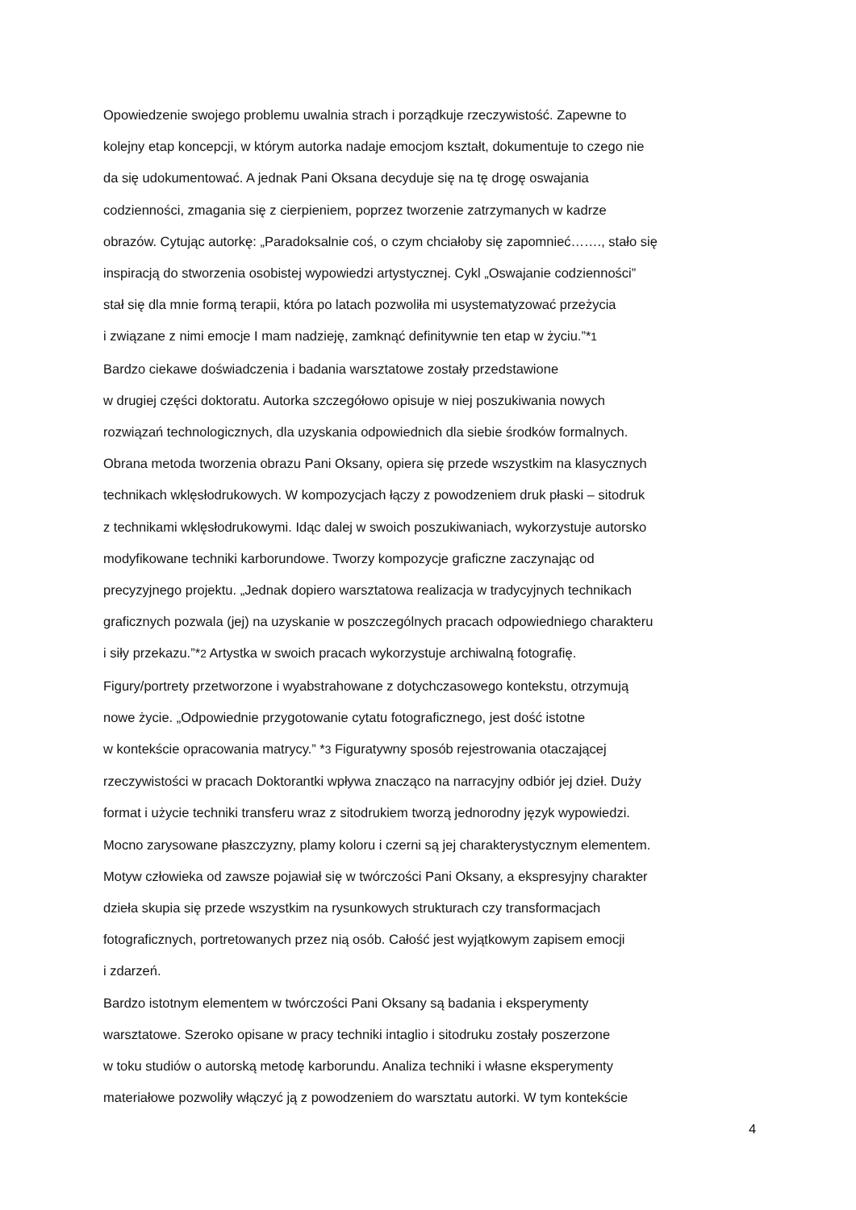Opowiedzenie swojego problemu uwalnia strach i porządkuje rzeczywistość. Zapewne to
kolejny etap koncepcji, w którym autorka nadaje emocjom kształt, dokumentuje to czego nie
da się udokumentować. A jednak Pani Oksana decyduje się na tę drogę oswajania
codzienności, zmagania się z cierpieniem, poprzez tworzenie zatrzymanych w kadrze
obrazów. Cytując autorkę: „Paradoksalnie coś, o czym chciałoby się zapomnieć……., stało się
inspiracją do stworzenia osobistej wypowiedzi artystycznej. Cykl „Oswajanie codzienności”
stał się dla mnie formą terapii, która po latach pozwoliła mi usystematyzować przeżycia
i związane z nimi emocje I mam nadzieję, zamknąć definitywnie ten etap w życiu.”*1
Bardzo ciekawe doświadczenia i badania warsztatowe zostały przedstawione
w drugiej części doktoratu. Autorka szczegółowo opisuje w niej poszukiwania nowych
rozwiązań technologicznych, dla uzyskania odpowiednich dla siebie środków formalnych.
Obrana metoda tworzenia obrazu Pani Oksany, opiera się przede wszystkim na klasycznych
technikach wklęsłodrukowych. W kompozycjach łączy z powodzeniem druk płaski – sitodruk
z technikami wklęsłodrukowymi. Idąc dalej w swoich poszukiwaniach, wykorzystuje autorsko
modyfikowane techniki karborundowe. Tworzy kompozycje graficzne zaczynając od
precyzyjnego projektu. „Jednak dopiero warsztatowa realizacja w tradycyjnych technikach
graficznych pozwala (jej) na uzyskanie w poszczególnych pracach odpowiedniego charakteru
i siły przekazu.”*2 Artystka w swoich pracach wykorzystuje archiwalną fotografię.
Figury/portrety przetworzone i wyabstrahowane z dotychczasowego kontekstu, otrzymują
nowe życie. „Odpowiednie przygotowanie cytatu fotograficznego, jest dość istotne
w kontekście opracowania matrycy.” *3 Figuratywny sposób rejestrowania otaczającej
rzeczywistości w pracach Doktorantki wpływa znacząco na narracyjny odbiór jej dzieł. Duży
format i użycie techniki transferu wraz z sitodrukiem tworzą jednorodny język wypowiedzi.
Mocno zarysowane płaszczyzny, plamy koloru i czerni są jej charakterystycznym elementem.
Motyw człowieka od zawsze pojawiał się w twórczości Pani Oksany, a ekspresyjny charakter
dzieła skupia się przede wszystkim na rysunkowych strukturach czy transformacjach
fotograficznych, portretowanych przez nią osób. Całość jest wyjątkowym zapisem emocji
i zdarzeń.
Bardzo istotnym elementem w twórczości Pani Oksany są badania i eksperymenty
warsztatowe. Szeroko opisane w pracy techniki intaglio i sitodruku zostały poszerzone
w toku studiów o autorską metodę karborundu. Analiza techniki i własne eksperymenty
materiałowe pozwoliły włączyć ją z powodzeniem do warsztatu autorki. W tym kontekście
4